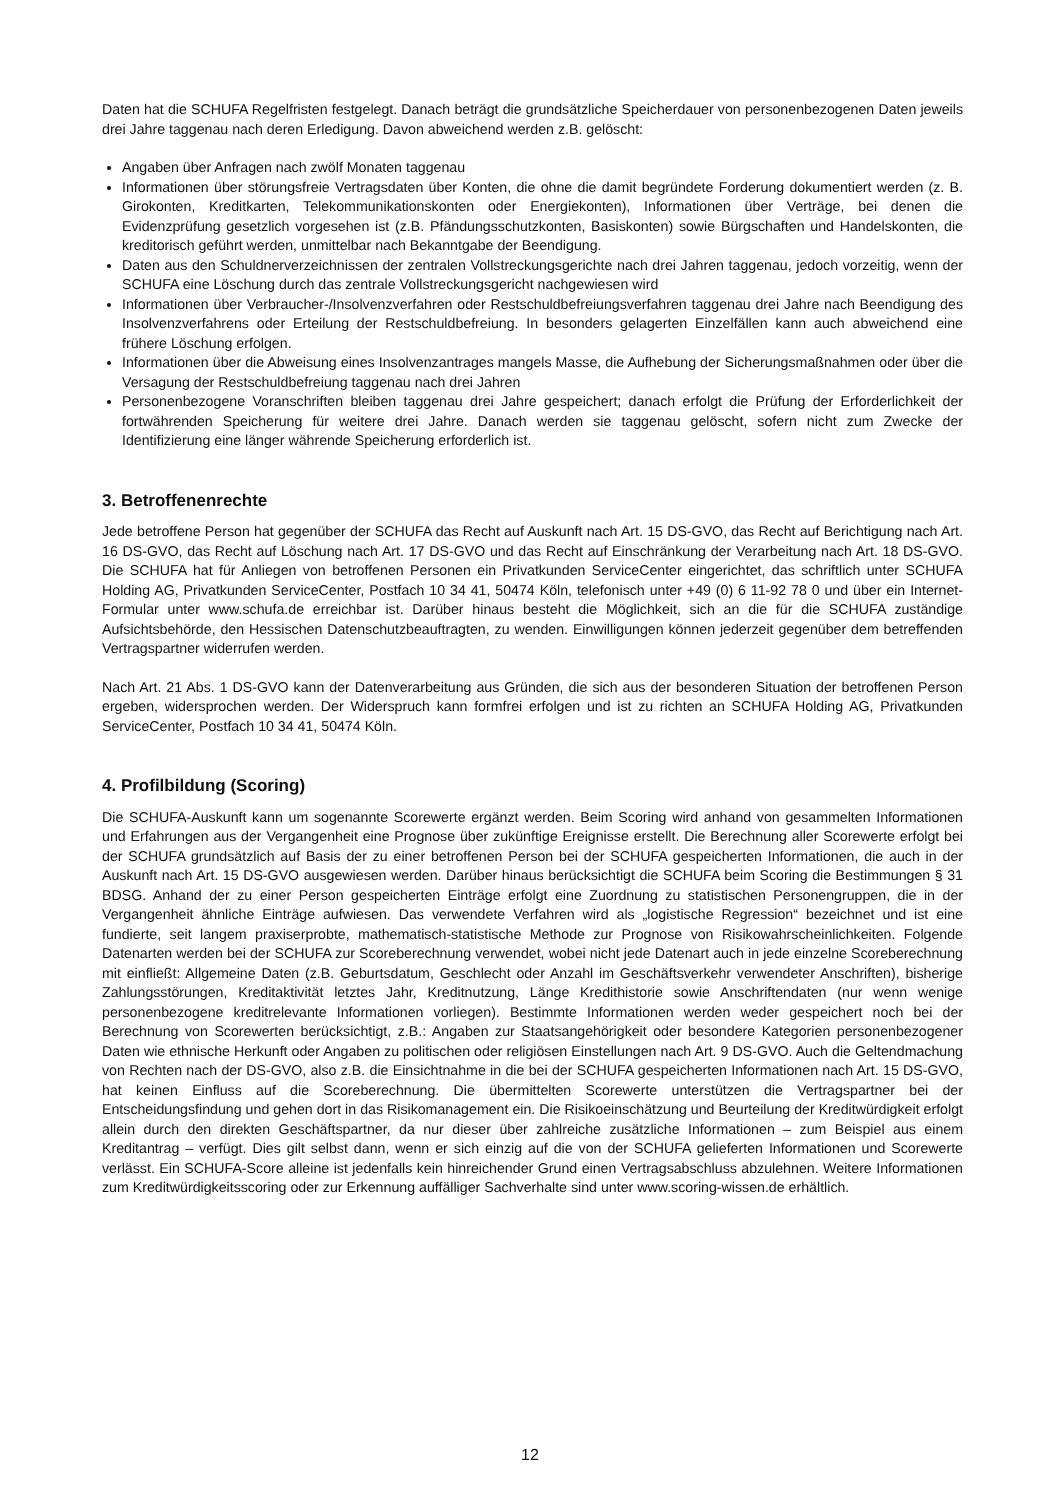Daten hat die SCHUFA Regelfristen festgelegt. Danach beträgt die grundsätzliche Speicherdauer von personenbezogenen Daten jeweils drei Jahre taggenau nach deren Erledigung. Davon abweichend werden z.B. gelöscht:
Angaben über Anfragen nach zwölf Monaten taggenau
Informationen über störungsfreie Vertragsdaten über Konten, die ohne die damit begründete Forderung dokumentiert werden (z. B. Girokonten, Kreditkarten, Telekommunikationskonten oder Energiekonten), Informationen über Verträge, bei denen die Evidenzprüfung gesetzlich vorgesehen ist (z.B. Pfändungsschutzkonten, Basiskonten) sowie Bürgschaften und Handelskonten, die kreditorisch geführt werden, unmittelbar nach Bekanntgabe der Beendigung.
Daten aus den Schuldnerverzeichnissen der zentralen Vollstreckungsgerichte nach drei Jahren taggenau, jedoch vorzeitig, wenn der SCHUFA eine Löschung durch das zentrale Vollstreckungsgericht nachgewiesen wird
Informationen über Verbraucher-/Insolvenzverfahren oder Restschuldbefreiungsverfahren taggenau drei Jahre nach Beendigung des Insolvenzverfahrens oder Erteilung der Restschuldbefreiung. In besonders gelagerten Einzelfällen kann auch abweichend eine frühere Löschung erfolgen.
Informationen über die Abweisung eines Insolvenzantrages mangels Masse, die Aufhebung der Sicherungsmaßnahmen oder über die Versagung der Restschuldbefreiung taggenau nach drei Jahren
Personenbezogene Voranschriften bleiben taggenau drei Jahre gespeichert; danach erfolgt die Prüfung der Erforderlichkeit der fortwährenden Speicherung für weitere drei Jahre. Danach werden sie taggenau gelöscht, sofern nicht zum Zwecke der Identifizierung eine länger währende Speicherung erforderlich ist.
3. Betroffenenrechte
Jede betroffene Person hat gegenüber der SCHUFA das Recht auf Auskunft nach Art. 15 DS-GVO, das Recht auf Berichtigung nach Art. 16 DS-GVO, das Recht auf Löschung nach Art. 17 DS-GVO und das Recht auf Einschränkung der Verarbeitung nach Art. 18 DS-GVO. Die SCHUFA hat für Anliegen von betroffenen Personen ein Privatkunden ServiceCenter eingerichtet, das schriftlich unter SCHUFA Holding AG, Privatkunden ServiceCenter, Postfach 10 34 41, 50474 Köln, telefonisch unter +49 (0) 6 11-92 78 0 und über ein Internet- Formular unter www.schufa.de erreichbar ist. Darüber hinaus besteht die Möglichkeit, sich an die für die SCHUFA zuständige Aufsichtsbehörde, den Hessischen Datenschutzbeauftragten, zu wenden. Einwilligungen können jederzeit gegenüber dem betreffenden Vertragspartner widerrufen werden.
Nach Art. 21 Abs. 1 DS-GVO kann der Datenverarbeitung aus Gründen, die sich aus der besonderen Situation der betroffenen Person ergeben, widersprochen werden. Der Widerspruch kann formfrei erfolgen und ist zu richten an SCHUFA Holding AG, Privatkunden ServiceCenter, Postfach 10 34 41, 50474 Köln.
4. Profilbildung (Scoring)
Die SCHUFA-Auskunft kann um sogenannte Scorewerte ergänzt werden. Beim Scoring wird anhand von gesammelten Informationen und Erfahrungen aus der Vergangenheit eine Prognose über zukünftige Ereignisse erstellt. Die Berechnung aller Scorewerte erfolgt bei der SCHUFA grundsätzlich auf Basis der zu einer betroffenen Person bei der SCHUFA gespeicherten Informationen, die auch in der Auskunft nach Art. 15 DS-GVO ausgewiesen werden. Darüber hinaus berücksichtigt die SCHUFA beim Scoring die Bestimmungen § 31 BDSG. Anhand der zu einer Person gespeicherten Einträge erfolgt eine Zuordnung zu statistischen Personengruppen, die in der Vergangenheit ähnliche Einträge aufwiesen. Das verwendete Verfahren wird als „logistische Regression“ bezeichnet und ist eine fundierte, seit langem praxiserprobte, mathematisch-statistische Methode zur Prognose von Risikowahrscheinlichkeiten. Folgende Datenarten werden bei der SCHUFA zur Scoreberechnung verwendet, wobei nicht jede Datenart auch in jede einzelne Scoreberechnung mit einfließt: Allgemeine Daten (z.B. Geburtsdatum, Geschlecht oder Anzahl im Geschäftsverkehr verwendeter Anschriften), bisherige Zahlungsstörungen, Kreditaktivität letztes Jahr, Kreditnutzung, Länge Kredithistorie sowie Anschriftendaten (nur wenn wenige personenbezogene kreditrelevante Informationen vorliegen). Bestimmte Informationen werden weder gespeichert noch bei der Berechnung von Scorewerten berücksichtigt, z.B.: Angaben zur Staatsangehörigkeit oder besondere Kategorien personenbezogener Daten wie ethnische Herkunft oder Angaben zu politischen oder religiösen Einstellungen nach Art. 9 DS-GVO. Auch die Geltendmachung von Rechten nach der DS-GVO, also z.B. die Einsichtnahme in die bei der SCHUFA gespeicherten Informationen nach Art. 15 DS-GVO, hat keinen Einfluss auf die Scoreberechnung. Die übermittelten Scorewerte unterstützen die Vertragspartner bei der Entscheidungsfindung und gehen dort in das Risikomanagement ein. Die Risikoeinschätzung und Beurteilung der Kreditwürdigkeit erfolgt allein durch den direkten Geschäftspartner, da nur dieser über zahlreiche zusätzliche Informationen – zum Beispiel aus einem Kreditantrag – verfügt. Dies gilt selbst dann, wenn er sich einzig auf die von der SCHUFA gelieferten Informationen und Scorewerte verlässt. Ein SCHUFA-Score alleine ist jedenfalls kein hinreichender Grund einen Vertragsabschluss abzulehnen. Weitere Informationen zum Kreditwürdigkeitsscoring oder zur Erkennung auffälliger Sachverhalte sind unter www.scoring-wissen.de erhältlich.
12